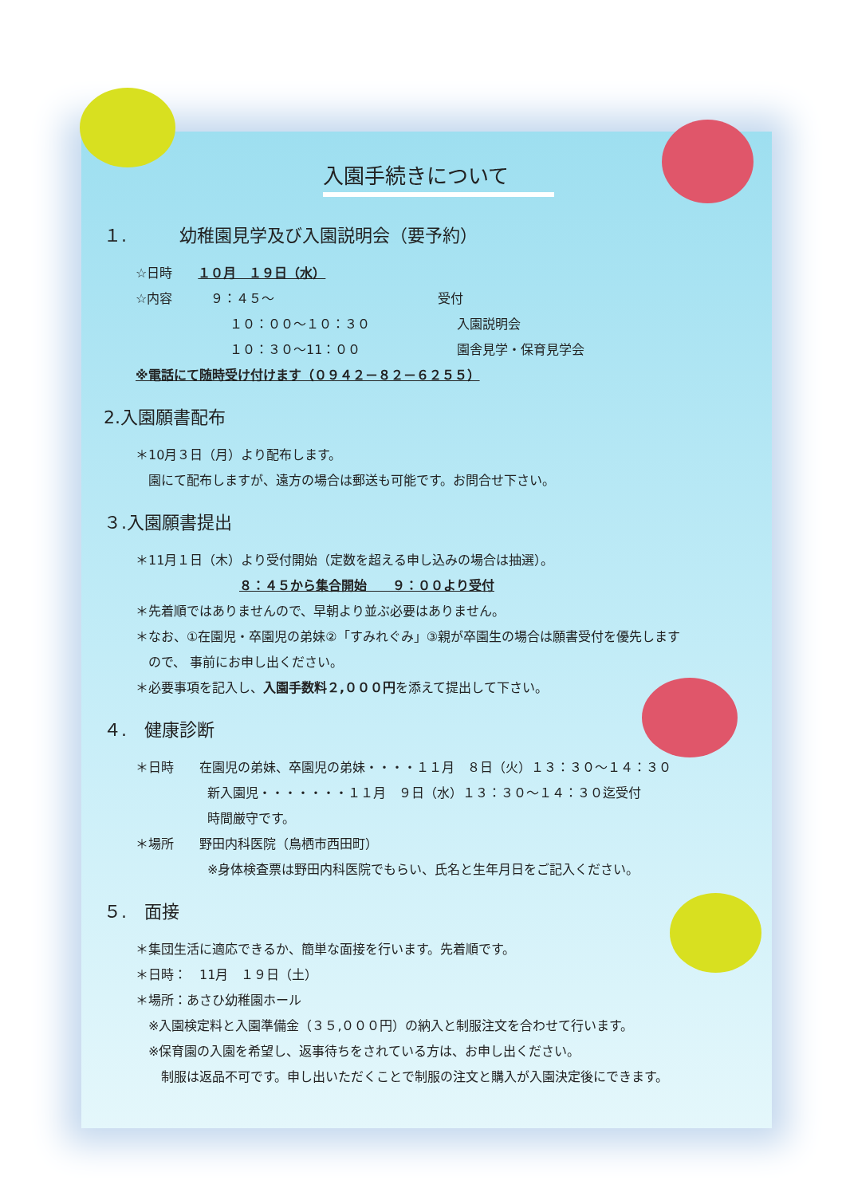入園手続きについて
１.　　　幼稚園見学及び入園説明会（要予約）
☆日時　　１０月　１９日（水）
☆内容　　　９：４５～ 受付
１０：００～１０：３０ 入園説明会
１０：３０～11：００ 園舎見学・保育見学会
※電話にて随時受け付けます（０９４２－８２－６２５５）
2.入園願書配布
＊10月３日（月）より配布します。
園にて配布しますが、遠方の場合は郵送も可能です。お問合せ下さい。
３.入園願書提出
＊11月１日（木）より受付開始（定数を超える申し込みの場合は抽選）。
８：４５から集合開始　　９：００より受付
＊先着順ではありませんので、早朝より並ぶ必要はありません。
＊なお、①在園児・卒園児の弟妹②「すみれぐみ」③親が卒園生の場合は願書受付を優先します
ので、 事前にお申し出ください。
＊必要事項を記入し、入園手数料２,０００円を添えて提出して下さい。
４.　健康診断
＊日時　　在園児の弟妹、卒園児の弟妹・・・・１１月　８日（火）１３：３０～１４：３０
新入園児・・・・・・・１１月　９日（水）１３：３０～１４：３０迄受付
時間厳守です。
＊場所　　野田内科医院（鳥栖市西田町）
※身体検査票は野田内科医院でもらい、氏名と生年月日をご記入ください。
５.　面接
＊集団生活に適応できるか、簡単な面接を行います。先着順です。
＊日時：　11月　１９日（土）
＊場所：あさひ幼稚園ホール
※入園検定料と入園準備金（３５,０００円）の納入と制服注文を合わせて行います。
※保育園の入園を希望し、返事待ちをされている方は、お申し出ください。
　制服は返品不可です。申し出いただくことで制服の注文と購入が入園決定後にできます。